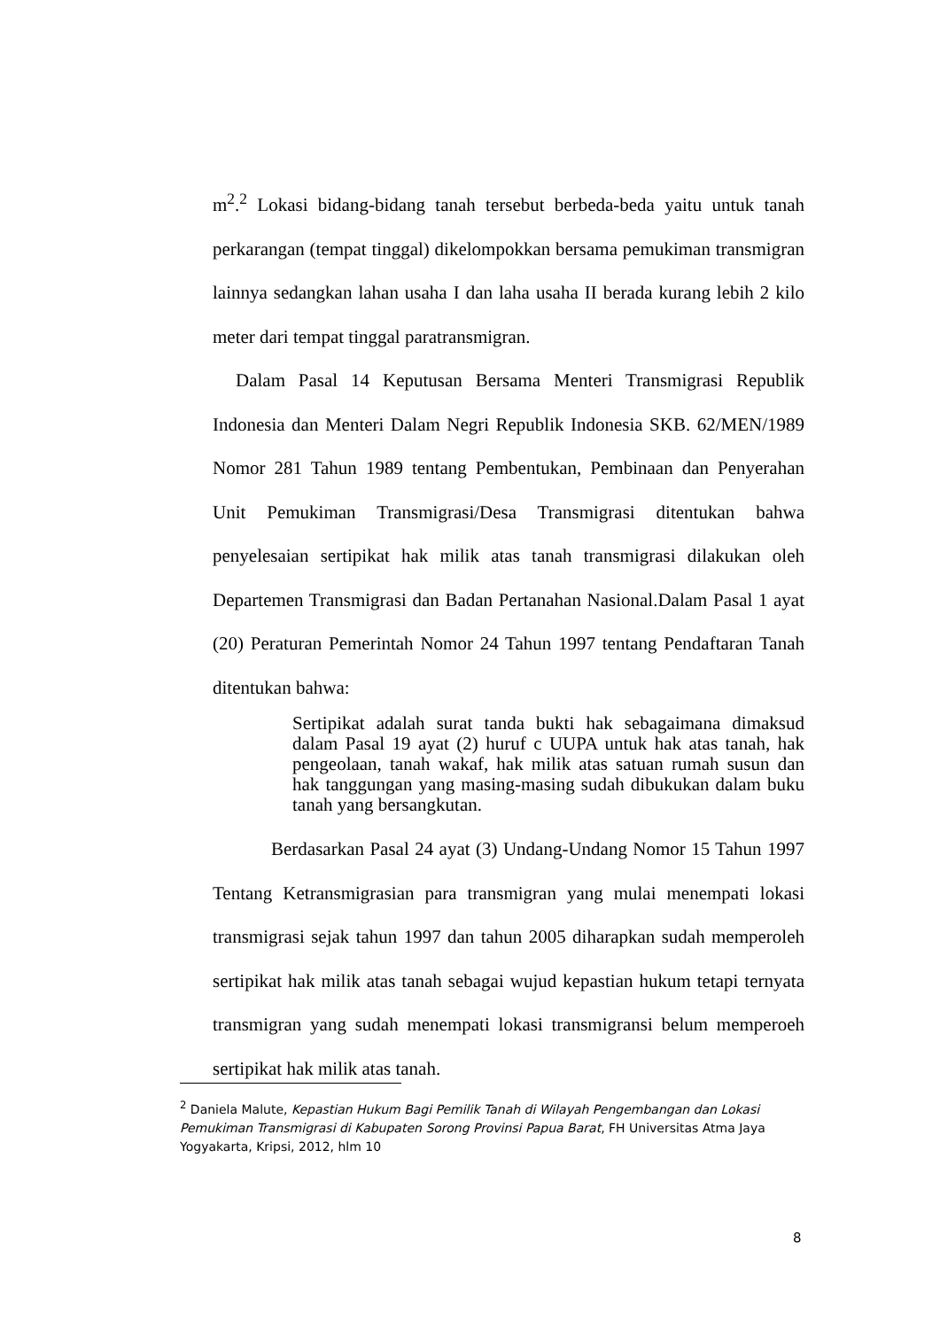m<sup>2</sup>.<sup>2</sup> Lokasi bidang-bidang tanah tersebut berbeda-beda yaitu untuk tanah perkarangan (tempat tinggal) dikelompokkan bersama pemukiman transmigran lainnya sedangkan lahan usaha I dan laha usaha II berada kurang lebih 2 kilo meter dari tempat tinggal paratransmigran.
Dalam Pasal 14 Keputusan Bersama Menteri Transmigrasi Republik Indonesia dan Menteri Dalam Negri Republik Indonesia SKB. 62/MEN/1989 Nomor 281 Tahun 1989 tentang Pembentukan, Pembinaan dan Penyerahan Unit Pemukiman Transmigrasi/Desa Transmigrasi ditentukan bahwa penyelesaian sertipikat hak milik atas tanah transmigrasi dilakukan oleh Departemen Transmigrasi dan Badan Pertanahan Nasional.Dalam Pasal 1 ayat (20) Peraturan Pemerintah Nomor 24 Tahun 1997 tentang Pendaftaran Tanah ditentukan bahwa:
Sertipikat adalah surat tanda bukti hak sebagaimana dimaksud dalam Pasal 19 ayat (2) huruf c UUPA untuk hak atas tanah, hak pengeolaan, tanah wakaf, hak milik atas satuan rumah susun dan hak tanggungan yang masing-masing sudah dibukukan dalam buku tanah yang bersangkutan.
Berdasarkan Pasal 24 ayat (3) Undang-Undang Nomor 15 Tahun 1997 Tentang Ketransmigrasian para transmigran yang mulai menempati lokasi transmigrasi sejak tahun 1997 dan tahun 2005 diharapkan sudah memperoleh sertipikat hak milik atas tanah sebagai wujud kepastian hukum tetapi ternyata transmigran yang sudah menempati lokasi transmigransi belum memperoeh sertipikat hak milik atas tanah.
<sup>2</sup> Daniela Malute, Kepastian Hukum Bagi Pemilik Tanah di Wilayah Pengembangan dan Lokasi Pemukiman Transmigrasi di Kabupaten Sorong Provinsi Papua Barat, FH Universitas Atma Jaya Yogyakarta, Kripsi, 2012, hlm 10
8